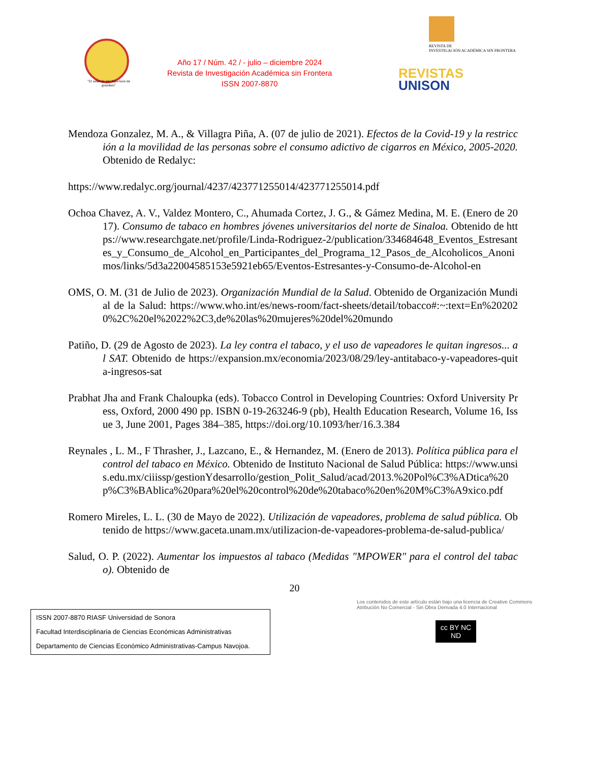"El saber de mis hijos hará mi grandeza"
Año 17 / Núm. 42 / - julio – diciembre 2024
Revista de Investigación Académica sin Frontera
ISSN 2007-8870
REVISTA DE
INVESTIGACIÓN ACADÉMICA SIN FRONTERA
REVISTAS
UNISON
Mendoza Gonzalez, M. A., & Villagra Piña, A. (07 de julio de 2021). Efectos de la Covid-19 y la restricción a la movilidad de las personas sobre el consumo adictivo de cigarros en México, 2005-2020. Obtenido de Redalyc:
https://www.redalyc.org/journal/4237/423771255014/423771255014.pdf
Ochoa Chavez, A. V., Valdez Montero, C., Ahumada Cortez, J. G., & Gámez Medina, M. E. (Enero de 2017). Consumo de tabaco en hombres jóvenes universitarios del norte de Sinaloa. Obtenido de https://www.researchgate.net/profile/Linda-Rodriguez-2/publication/334684648_Eventos_Estresantes_y_Consumo_de_Alcohol_en_Participantes_del_Programa_12_Pasos_de_Alcoholicos_Anonimos/links/5d3a22004585153e5921eb65/Eventos-Estresantes-y-Consumo-de-Alcohol-en
OMS, O. M. (31 de Julio de 2023). Organización Mundial de la Salud. Obtenido de Organización Mundial de la Salud: https://www.who.int/es/news-room/fact-sheets/detail/tobacco#:~:text=En%202020%2C%20el%2022%2C3,de%20las%20mujeres%20del%20mundo
Patiño, D. (29 de Agosto de 2023). La ley contra el tabaco, y el uso de vapeadores le quitan ingresos... al SAT. Obtenido de https://expansion.mx/economia/2023/08/29/ley-antitabaco-y-vapeadores-quita-ingresos-sat
Prabhat Jha and Frank Chaloupka (eds). Tobacco Control in Developing Countries: Oxford University Press, Oxford, 2000 490 pp. ISBN 0-19-263246-9 (pb), Health Education Research, Volume 16, Issue 3, June 2001, Pages 384–385, https://doi.org/10.1093/her/16.3.384
Reynales , L. M., F Thrasher, J., Lazcano, E., & Hernandez, M. (Enero de 2013). Política pública para el control del tabaco en México. Obtenido de Instituto Nacional de Salud Pública: https://www.unsis.edu.mx/ciiissp/gestionYdesarrollo/gestion_Polit_Salud/acad/2013.%20Pol%C3%ADtica%20p%C3%BAblica%20para%20el%20control%20de%20tabaco%20en%20M%C3%A9xico.pdf
Romero Mireles, L. L. (30 de Mayo de 2022). Utilización de vapeadores, problema de salud pública. Obtenido de https://www.gaceta.unam.mx/utilizacion-de-vapeadores-problema-de-salud-publica/
Salud, O. P. (2022). Aumentar los impuestos al tabaco (Medidas "MPOWER" para el control del tabaco). Obtenido de
20
ISSN 2007-8870 RIASF Universidad de Sonora
Facultad Interdisciplinaria de Ciencias Económicas Administrativas
Departamento de Ciencias Económico Administrativas-Campus Navojoa.
Los contenidos de este artículo están bajo una licencia de Creative Commons Atribución No Comercial - Sin Obra Derivada 4.0 Internacional
cc BY NC ND